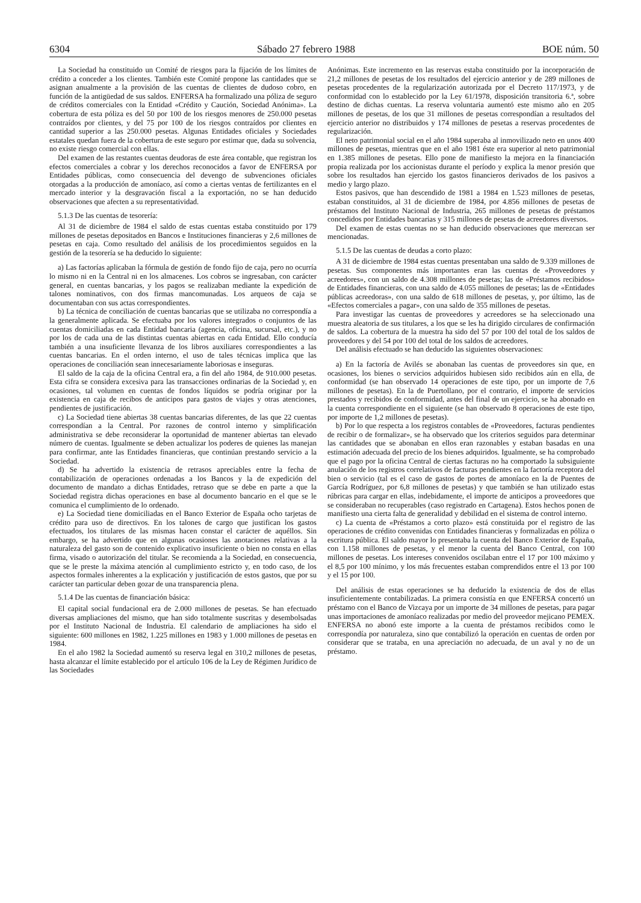6304 Sábado 27 febrero 1988 BOE núm. 50
La Sociedad ha constituido un Comité de riesgos para la fijación de los límites de crédito a conceder a los clientes. También este Comité propone las cantidades que se asignan anualmente a la provisión de las cuentas de clientes de dudoso cobro, en función de la antigüedad de sus saldos. ENFERSA ha formalizado una póliza de seguro de créditos comerciales con la Entidad «Crédito y Caución, Sociedad Anónima». La cobertura de esta póliza es del 50 por 100 de los riesgos menores de 250.000 pesetas contraídos por clientes, y del 75 por 100 de los riesgos contraídos por clientes en cantidad superior a las 250.000 pesetas. Algunas Entidades oficiales y Sociedades estatales quedan fuera de la cobertura de este seguro por estimar que, dada su solvencia, no existe riesgo comercial con ellas.
Del examen de las restantes cuentas deudoras de este área contable, que registran los efectos comerciales a cobrar y los derechos reconocidos a favor de ENFERSA por Entidades públicas, como consecuencia del devengo de subvenciones oficiales otorgadas a la producción de amoníaco, así como a ciertas ventas de fertilizantes en el mercado interior y la desgravación fiscal a la exportación, no se han deducido observaciones que afecten a su representatividad.
5.1.3 De las cuentas de tesorería:
Al 31 de diciembre de 1984 el saldo de estas cuentas estaba constituido por 179 millones de pesetas depositados en Bancos e Instituciones financieras y 2,6 millones de pesetas en caja. Como resultado del análisis de los procedimientos seguidos en la gestión de la tesorería se ha deducido lo siguiente:
a) Las factorías aplicaban la fórmula de gestión de fondo fijo de caja, pero no ocurría lo mismo ni en la Central ni en los almacenes. Los cobros se ingresaban, con carácter general, en cuentas bancarias, y los pagos se realizaban mediante la expedición de talones nominativos, con dos firmas mancomunadas. Los arqueos de caja se documentaban con sus actas correspondientes.
b) La técnica de conciliación de cuentas bancarias que se utilizaba no correspondía a la generalmente aplicada. Se efectuaba por los valores integrados o conjuntos de las cuentas domiciliadas en cada Entidad bancaria (agencia, oficina, sucursal, etc.), y no por los de cada una de las distintas cuentas abiertas en cada Entidad. Ello conducía también a una insuficiente llevanza de los libros auxiliares correspondientes a las cuentas bancarias. En el orden interno, el uso de tales técnicas implica que las operaciones de conciliación sean innecesariamente laboriosas e inseguras.
El saldo de la caja de la oficina Central era, a fin del año 1984, de 910.000 pesetas. Esta cifra se considera excesiva para las transacciones ordinarias de la Sociedad y, en ocasiones, tal volumen en cuentas de fondos líquidos se podría originar por la existencia en caja de recibos de anticipos para gastos de viajes y otras atenciones, pendientes de justificación.
c) La Sociedad tiene abiertas 38 cuentas bancarias diferentes, de las que 22 cuentas correspondían a la Central. Por razones de control interno y simplificación administrativa se debe reconsiderar la oportunidad de mantener abiertas tan elevado número de cuentas. Igualmente se deben actualizar los poderes de quienes las manejan para confirmar, ante las Entidades financieras, que continúan prestando servicio a la Sociedad.
d) Se ha advertido la existencia de retrasos apreciables entre la fecha de contabilización de operaciones ordenadas a los Bancos y la de expedición del documento de mandato a dichas Entidades, retraso que se debe en parte a que la Sociedad registra dichas operaciones en base al documento bancario en el que se le comunica el cumplimiento de lo ordenado.
e) La Sociedad tiene domiciliadas en el Banco Exterior de España ocho tarjetas de crédito para uso de directivos. En los talones de cargo que justifican los gastos efectuados, los titulares de las mismas hacen constar el carácter de aquéllos. Sin embargo, se ha advertido que en algunas ocasiones las anotaciones relativas a la naturaleza del gasto son de contenido explicativo insuficiente o bien no consta en ellas firma, visado o autorización del titular. Se recomienda a la Sociedad, en consecuencia, que se le preste la máxima atención al cumplimiento estricto y, en todo caso, de los aspectos formales inherentes a la explicación y justificación de estos gastos, que por su carácter tan particular deben gozar de una transparencia plena.
5.1.4 De las cuentas de financiación básica:
El capital social fundacional era de 2.000 millones de pesetas. Se han efectuado diversas ampliaciones del mismo, que han sido totalmente suscritas y desembolsadas por el Instituto Nacional de Industria. El calendario de ampliaciones ha sido el siguiente: 600 millones en 1982, 1.225 millones en 1983 y 1.000 millones de pesetas en 1984.
En el año 1982 la Sociedad aumentó su reserva legal en 310,2 millones de pesetas, hasta alcanzar el límite establecido por el artículo 106 de la Ley de Régimen Jurídico de las Sociedades
Anónimas. Este incremento en las reservas estaba constituido por la incorporación de 21,2 millones de pesetas de los resultados del ejercicio anterior y de 289 millones de pesetas procedentes de la regularización autorizada por el Decreto 117/1973, y de conformidad con lo establecido por la Ley 61/1978, disposición transitoria 6.ª, sobre destino de dichas cuentas. La reserva voluntaria aumentó este mismo año en 205 millones de pesetas, de los que 31 millones de pesetas correspondían a resultados del ejercicio anterior no distribuidos y 174 millones de pesetas a reservas procedentes de regularización.
El neto patrimonial social en el año 1984 superaba al inmovilizado neto en unos 400 millones de pesetas, mientras que en el año 1981 éste era superior al neto patrimonial en 1.385 millones de pesetas. Ello pone de manifiesto la mejora en la financiación propia realizada por los accionistas durante el período y explica la menor presión que sobre los resultados han ejercido los gastos financieros derivados de los pasivos a medio y largo plazo.
Estos pasivos, que han descendido de 1981 a 1984 en 1.523 millones de pesetas, estaban constituidos, al 31 de diciembre de 1984, por 4.856 millones de pesetas de préstamos del Instituto Nacional de Industria, 265 millones de pesetas de préstamos concedidos por Entidades bancarias y 315 millones de pesetas de acreedores diversos.
Del examen de estas cuentas no se han deducido observaciones que merezcan ser mencionadas.
5.1.5 De las cuentas de deudas a corto plazo:
A 31 de diciembre de 1984 estas cuentas presentaban una saldo de 9.339 millones de pesetas. Sus componentes más importantes eran las cuentas de «Proveedores y acreedores», con un saldo de 4.308 millones de pesetas; las de «Préstamos recibidos» de Entidades financieras, con una saldo de 4.055 millones de pesetas; las de «Entidades públicas acreedoras», con una saldo de 618 millones de pesetas, y, por último, las de «Efectos comerciales a pagar», con una saldo de 355 millones de pesetas.
Para investigar las cuentas de proveedores y acreedores se ha seleccionado una muestra aleatoria de sus titulares, a los que se les ha dirigido circulares de confirmación de saldos. La cobertura de la muestra ha sido del 57 por 100 del total de los saldos de proveedores y del 54 por 100 del total de los saldos de acreedores.
Del análisis efectuado se han deducido las siguientes observaciones:
a) En la factoría de Avilés se abonaban las cuentas de proveedores sin que, en ocasiones, los bienes o servicios adquiridos hubiesen sido recibidos aún en ella, de conformidad (se han observado 14 operaciones de este tipo, por un importe de 7,6 millones de pesetas). En la de Puertollano, por el contrario, el importe de servicios prestados y recibidos de conformidad, antes del final de un ejercicio, se ha abonado en la cuenta correspondiente en el siguiente (se han observado 8 operaciones de este tipo, por importe de 1,2 millones de pesetas).
b) Por lo que respecta a los registros contables de «Proveedores, facturas pendientes de recibir o de formalizar», se ha observado que los criterios seguidos para determinar las cantidades que se abonaban en ellos eran razonables y estaban basadas en una estimación adecuada del precio de los bienes adquiridos. Igualmente, se ha comprobado que el pago por la oficina Central de ciertas facturas no ha comportado la subsiguiente anulación de los registros correlativos de facturas pendientes en la factoría receptora del bien o servicio (tal es el caso de gastos de portes de amoníaco en la de Puentes de García Rodríguez, por 6,8 millones de pesetas) y que también se han utilizado estas rúbricas para cargar en ellas, indebidamente, el importe de anticipos a proveedores que se consideraban no recuperables (caso registrado en Cartagena). Estos hechos ponen de manifiesto una cierta falta de generalidad y debilidad en el sistema de control interno.
c) La cuenta de «Préstamos a corto plazo» está constituida por el registro de las operaciones de crédito convenidas con Entidades financieras y formalizadas en póliza o escritura pública. El saldo mayor lo presentaba la cuenta del Banco Exterior de España, con 1.158 millones de pesetas, y el menor la cuenta del Banco Central, con 100 millones de pesetas. Los intereses convenidos oscilaban entre el 17 por 100 máximo y el 8,5 por 100 mínimo, y los más frecuentes estaban comprendidos entre el 13 por 100 y el 15 por 100.
Del análisis de estas operaciones se ha deducido la existencia de dos de ellas insuficientemente contabilizadas. La primera consistía en que ENFERSA concertó un préstamo con el Banco de Vizcaya por un importe de 34 millones de pesetas, para pagar unas importaciones de amoníaco realizadas por medio del proveedor mejicano PEMEX. ENFERSA no abonó este importe a la cuenta de préstamos recibidos como le correspondía por naturaleza, sino que contabilizó la operación en cuentas de orden por considerar que se trataba, en una apreciación no adecuada, de un aval y no de un préstamo.